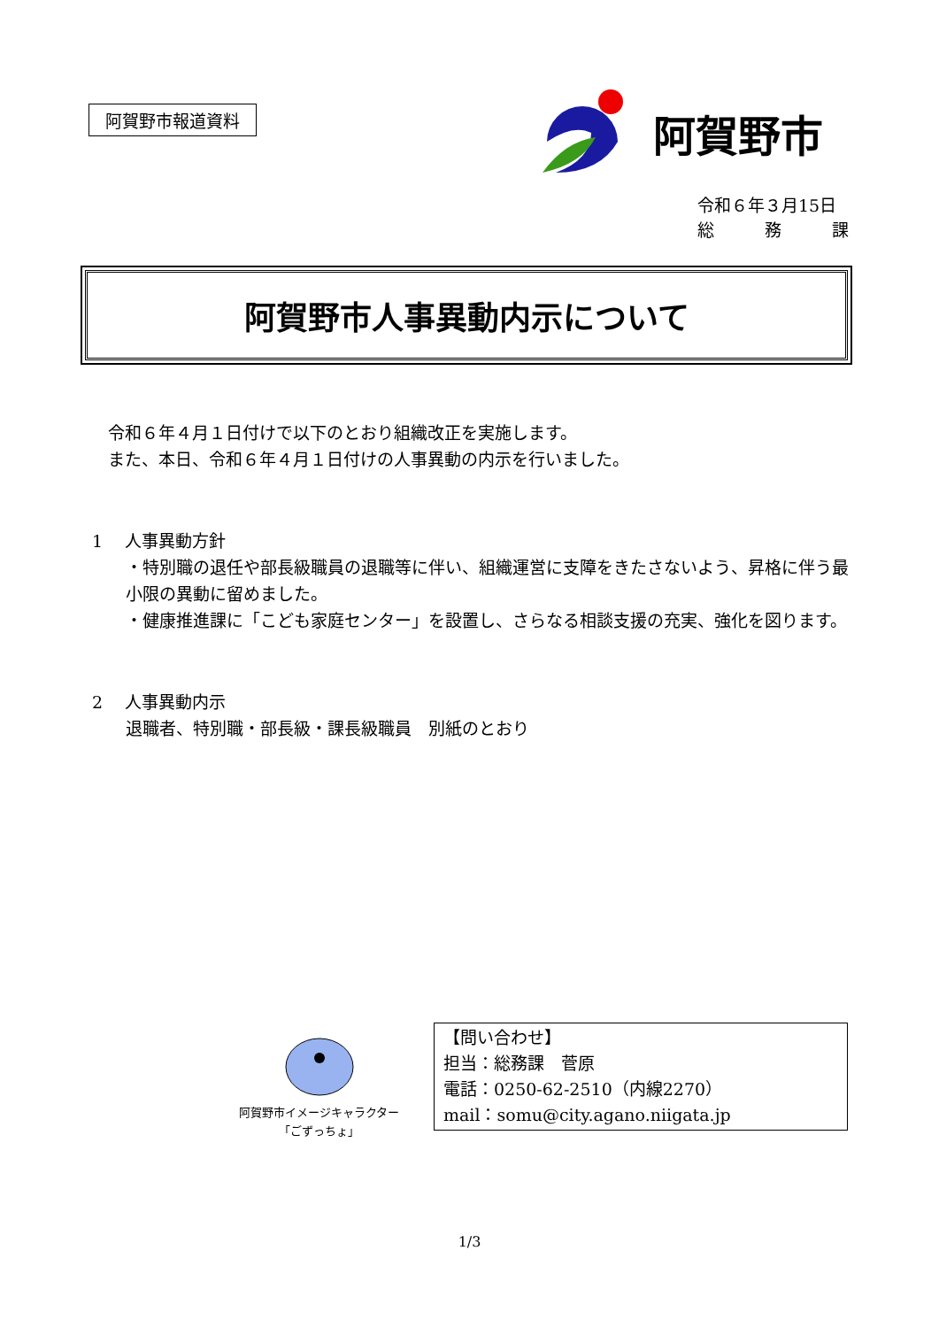阿賀野市報道資料
阿賀野市
令和６年３月15日
総　　　務　　　課
阿賀野市人事異動内示について
令和６年４月１日付けで以下のとおり組織改正を実施します。
また、本日、令和６年４月１日付けの人事異動の内示を行いました。
1　 人事異動方針
・特別職の退任や部長級職員の退職等に伴い、組織運営に支障をきたさないよう、昇格に伴う最小限の異動に留めました。
・健康推進課に「こども家庭センター」を設置し、さらなる相談支援の充実、強化を図ります。
2　 人事異動内示
退職者、特別職・部長級・課長級職員　別紙のとおり
阿賀野市イメージキャラクター
「ごずっちょ」
【問い合わせ】
担当：総務課　菅原
電話：0250-62-2510（内線2270）
mail：somu@city.agano.niigata.jp
1/3